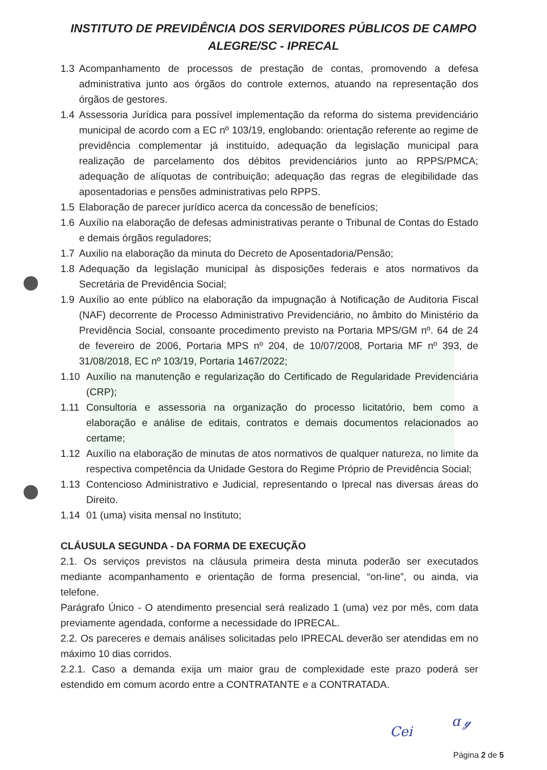INSTITUTO DE PREVIDÊNCIA DOS SERVIDORES PÚBLICOS DE CAMPO
ALEGRE/SC - IPRECAL
1.3 Acompanhamento de processos de prestação de contas, promovendo a defesa administrativa junto aos órgãos do controle externos, atuando na representação dos órgãos de gestores.
1.4 Assessoria Jurídica para possível implementação da reforma do sistema previdenciário municipal de acordo com a EC nº 103/19, englobando: orientação referente ao regime de previdência complementar já instituído, adequação da legislação municipal para realização de parcelamento dos débitos previdenciários junto ao RPPS/PMCA; adequação de alíquotas de contribuição; adequação das regras de elegibilidade das aposentadorias e pensões administrativas pelo RPPS.
1.5 Elaboração de parecer jurídico acerca da concessão de benefícios;
1.6 Auxílio na elaboração de defesas administrativas perante o Tribunal de Contas do Estado e demais órgãos reguladores;
1.7 Auxilio na elaboração da minuta do Decreto de Aposentadoria/Pensão;
1.8 Adequação da legislação municipal às disposições federais e atos normativos da Secretária de Previdência Social;
1.9 Auxílio ao ente público na elaboração da impugnação à Notificação de Auditoria Fiscal (NAF) decorrente de Processo Administrativo Previdenciário, no âmbito do Ministério da Previdência Social, consoante procedimento previsto na Portaria MPS/GM nº. 64 de 24 de fevereiro de 2006, Portaria MPS nº 204, de 10/07/2008, Portaria MF nº 393, de 31/08/2018, EC nº 103/19, Portaria 1467/2022;
1.10 Auxílio na manutenção e regularização do Certificado de Regularidade Previdenciária (CRP);
1.11 Consultoria e assessoria na organização do processo licitatório, bem como a elaboração e análise de editais, contratos e demais documentos relacionados ao certame;
1.12 Auxílio na elaboração de minutas de atos normativos de qualquer natureza, no limite da respectiva competência da Unidade Gestora do Regime Próprio de Previdência Social;
1.13 Contencioso Administrativo e Judicial, representando o Iprecal nas diversas áreas do Direito.
1.14 01 (uma) visita mensal no Instituto;
CLÁUSULA SEGUNDA - DA FORMA DE EXECUÇÃO
2.1. Os serviços previstos na cláusula primeira desta minuta poderão ser executados mediante acompanhamento e orientação de forma presencial, “on-line”, ou ainda, via telefone.
Parágrafo Único - O atendimento presencial será realizado 1 (uma) vez por mês, com data previamente agendada, conforme a necessidade do IPRECAL.
2.2. Os pareceres e demais análises solicitadas pelo IPRECAL deverão ser atendidas em no máximo 10 dias corridos.
2.2.1. Caso a demanda exija um maior grau de complexidade este prazo poderá ser estendido em comum acordo entre a CONTRATANTE e a CONTRATADA.
Cei
ɑ ℊ
Página 2 de 5